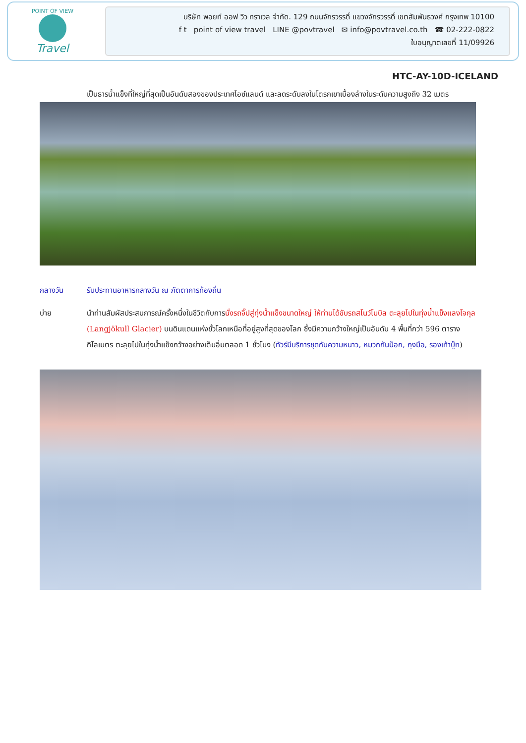POINT OF VIEW
Travel
บริษัท พอยท์ ออฟ วิว ทราเวล จำกัด. 129 ถนนจักรวรรดิ์ แขวงจักรวรรดิ์ เขตสัมพันธวงศ์ กรุงเทพ 10100
f t point of view travel LINE @povtravel ✉ info@povtravel.co.th ☎ 02-222-0822
ใบอนุญาตเลขที่ 11/09926
HTC-AY-10D-ICELAND
เป็นธารน้ำแข็งที่ใหญ่ที่สุดเป็นอันดับสองของประเทศไอซ์แลนด์ และลดระดับลงในโตรกเขาเบื้องล่างในระดับความสูงถึง 32 เมตร
กลางวัน รับประทานอาหารกลางวัน ณ ภัตตาคารท้องถิ่น
บ่าย นำท่านสัมผัสประสบการณ์ครั้งหนึ่งในชีวิตกับการนั่งรถจิ๊ปสู่ทุ่งน้ำแข็งขนาดใหญ่ ให้ท่านได้ขับรถสโนว์โมบิล ตะลุยไปในทุ่งน้ำแข็งแลงโจกุล (Langjökull Glacier) บนดินแดนแห่งขั้วโลกเหนือที่อยู่สูงที่สุดของโลก ซึ่งมีความกว้างใหญ่เป็นอันดับ 4 พื้นที่กว่า 596 ตารางกิโลเมตร ตะลุยไปในทุ่งน้ำแข็งกว้างอย่างเต็มอิ่มตลอด 1 ชั่วโมง (ทัวร์มีบริการชุดกันความหนาว, หมวกกันน็อก, ถุงมือ, รองเท้าบู๊ท)